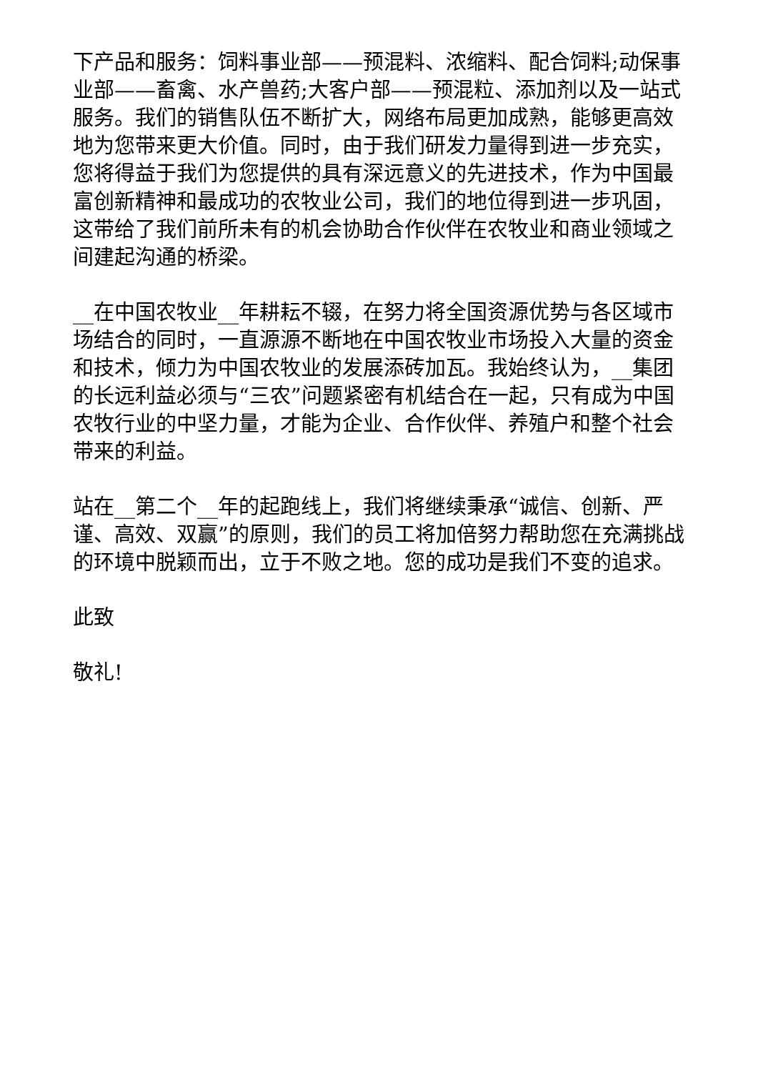下产品和服务：饲料事业部——预混料、浓缩料、配合饲料;动保事业部——畜禽、水产兽药;大客户部——预混粒、添加剂以及一站式服务。我们的销售队伍不断扩大，网络布局更加成熟，能够更高效地为您带来更大价值。同时，由于我们研发力量得到进一步充实，您将得益于我们为您提供的具有深远意义的先进技术，作为中国最富创新精神和最成功的农牧业公司，我们的地位得到进一步巩固，这带给了我们前所未有的机会协助合作伙伴在农牧业和商业领域之间建起沟通的桥梁。
__在中国农牧业__年耕耘不辍，在努力将全国资源优势与各区域市场结合的同时，一直源源不断地在中国农牧业市场投入大量的资金和技术，倾力为中国农牧业的发展添砖加瓦。我始终认为，__集团的长远利益必须与“三农”问题紧密有机结合在一起，只有成为中国农牧行业的中坚力量，才能为企业、合作伙伴、养殖户和整个社会带来的利益。
站在__第二个__年的起跑线上，我们将继续秉承“诚信、创新、严谨、高效、双赢”的原则，我们的员工将加倍努力帮助您在充满挑战的环境中脱颖而出，立于不败之地。您的成功是我们不变的追求。
此致
敬礼!